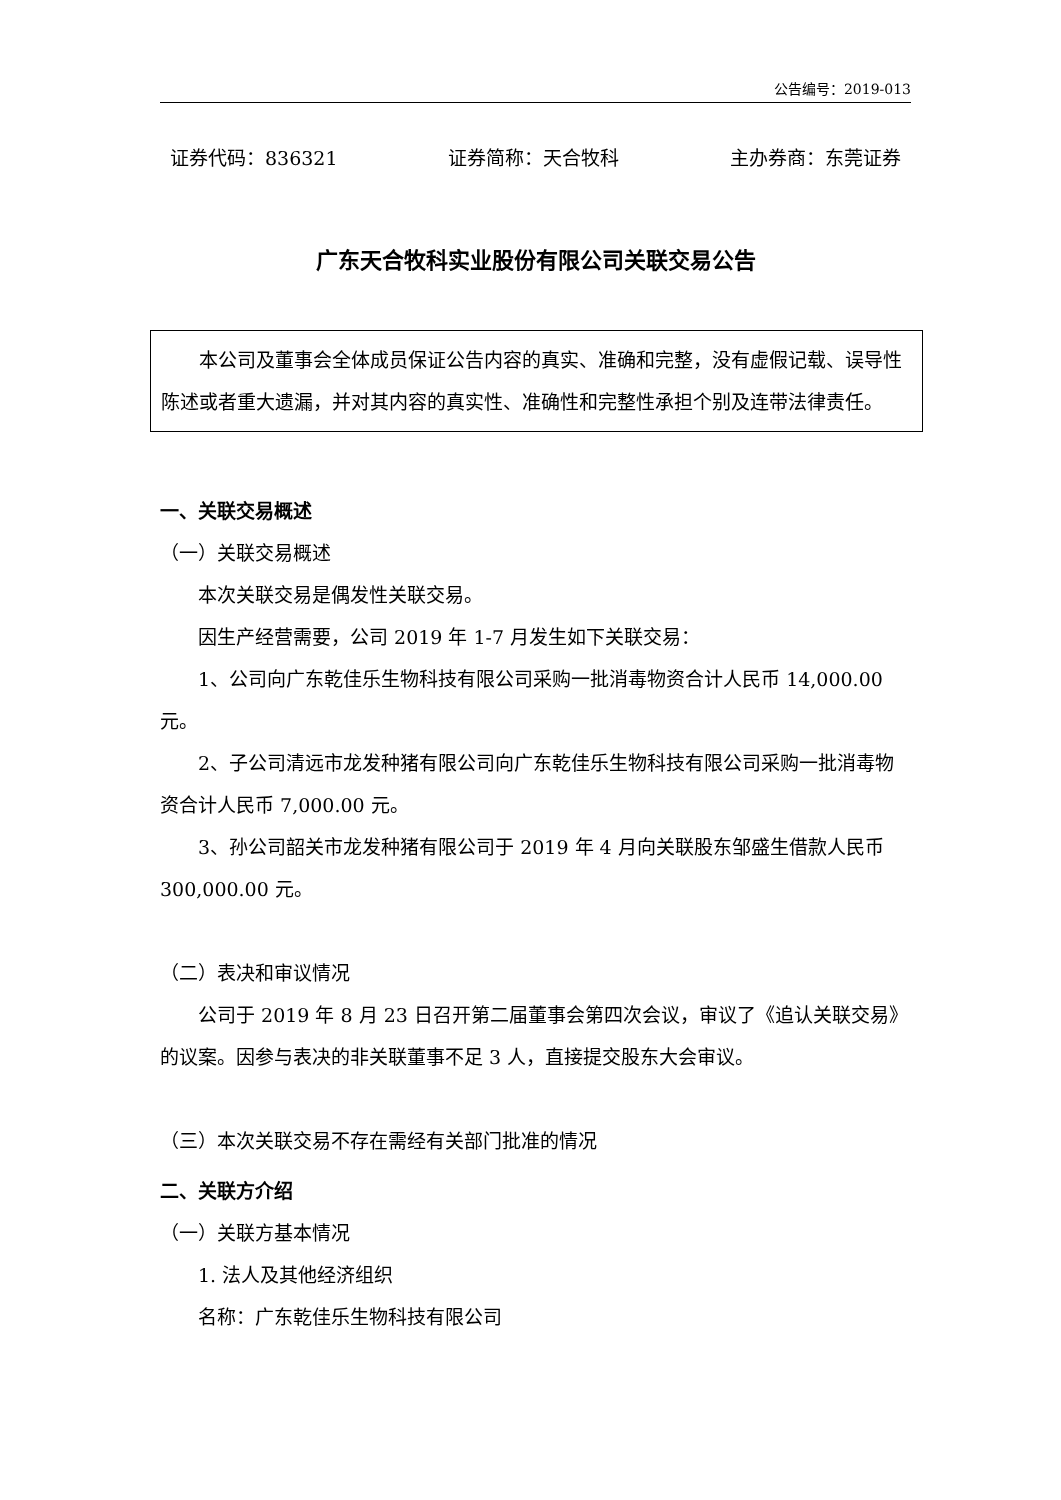公告编号：2019-013
证券代码：836321 证券简称：天合牧科 主办券商：东莞证券
广东天合牧科实业股份有限公司关联交易公告
本公司及董事会全体成员保证公告内容的真实、准确和完整，没有虚假记载、误导性陈述或者重大遗漏，并对其内容的真实性、准确性和完整性承担个别及连带法律责任。
一、关联交易概述
（一）关联交易概述
本次关联交易是偶发性关联交易。
因生产经营需要，公司 2019 年 1-7 月发生如下关联交易：
1、公司向广东乾佳乐生物科技有限公司采购一批消毒物资合计人民币 14,000.00 元。
2、子公司清远市龙发种猪有限公司向广东乾佳乐生物科技有限公司采购一批消毒物资合计人民币 7,000.00 元。
3、孙公司韶关市龙发种猪有限公司于 2019 年 4 月向关联股东邹盛生借款人民币 300,000.00 元。
（二）表决和审议情况
公司于 2019 年 8 月 23 日召开第二届董事会第四次会议，审议了《追认关联交易》的议案。因参与表决的非关联董事不足 3 人，直接提交股东大会审议。
（三）本次关联交易不存在需经有关部门批准的情况
二、关联方介绍
（一）关联方基本情况
1. 法人及其他经济组织
名称：广东乾佳乐生物科技有限公司